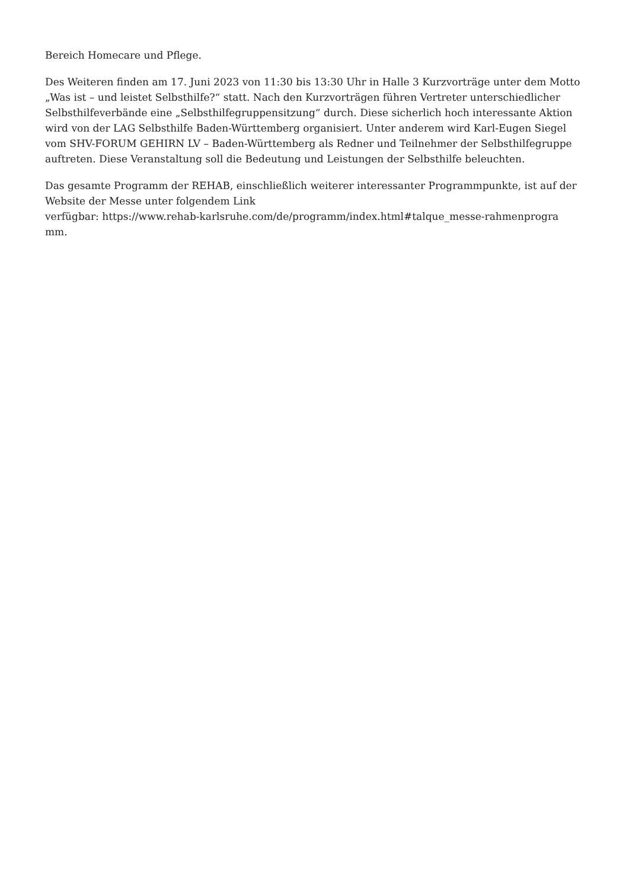Bereich Homecare und Pflege.
Des Weiteren finden am 17. Juni 2023 von 11:30 bis 13:30 Uhr in Halle 3 Kurzvorträge unter dem Motto „Was ist – und leistet Selbsthilfe?“ statt. Nach den Kurzvorträgen führen Vertreter unterschiedlicher Selbsthilfeverbände eine „Selbsthilfegruppensitzung“ durch. Diese sicherlich hoch interessante Aktion wird von der LAG Selbsthilfe Baden-Württemberg organisiert. Unter anderem wird Karl-Eugen Siegel vom SHV-FORUM GEHIRN LV – Baden-Württemberg als Redner und Teilnehmer der Selbsthilfegruppe auftreten. Diese Veranstaltung soll die Bedeutung und Leistungen der Selbsthilfe beleuchten.
Das gesamte Programm der REHAB, einschließlich weiterer interessanter Programmpunkte, ist auf der Website der Messe unter folgendem Link
verfügbar: https://www.rehab-karlsruhe.com/de/programm/index.html#talque_messe-rahmenprogra
mm.